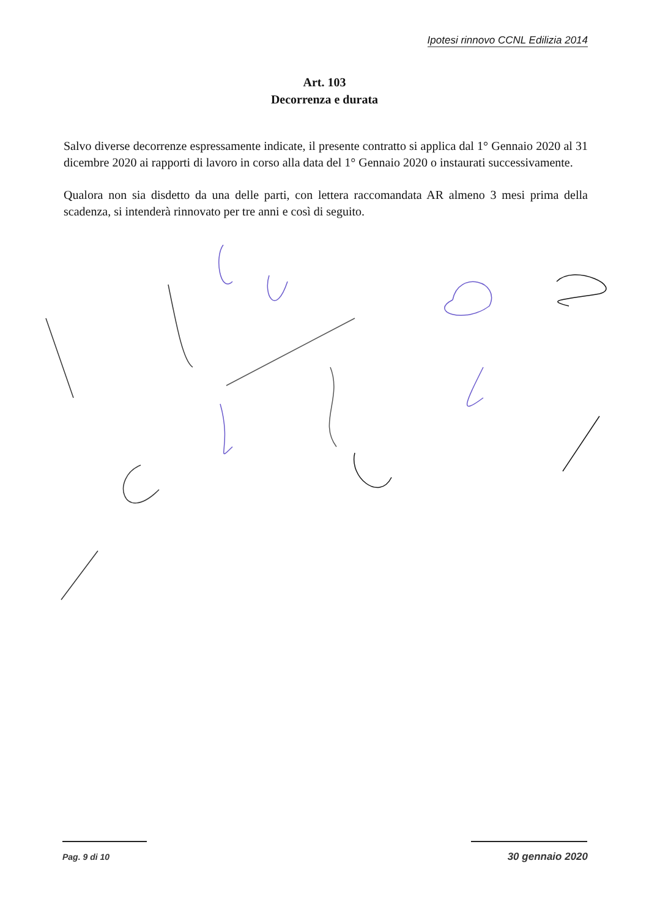Ipotesi rinnovo CCNL Edilizia 2014
Art. 103
Decorrenza e durata
Salvo diverse decorrenze espressamente indicate, il presente contratto si applica dal 1° Gennaio 2020 al 31 dicembre 2020 ai rapporti di lavoro in corso alla data del 1° Gennaio 2020 o instaurati successivamente.
Qualora non sia disdetto da una delle parti, con lettera raccomandata AR almeno 3 mesi prima della scadenza, si intenderà rinnovato per tre anni e così di seguito.
Pag. 9 di 10 30 gennaio 2020